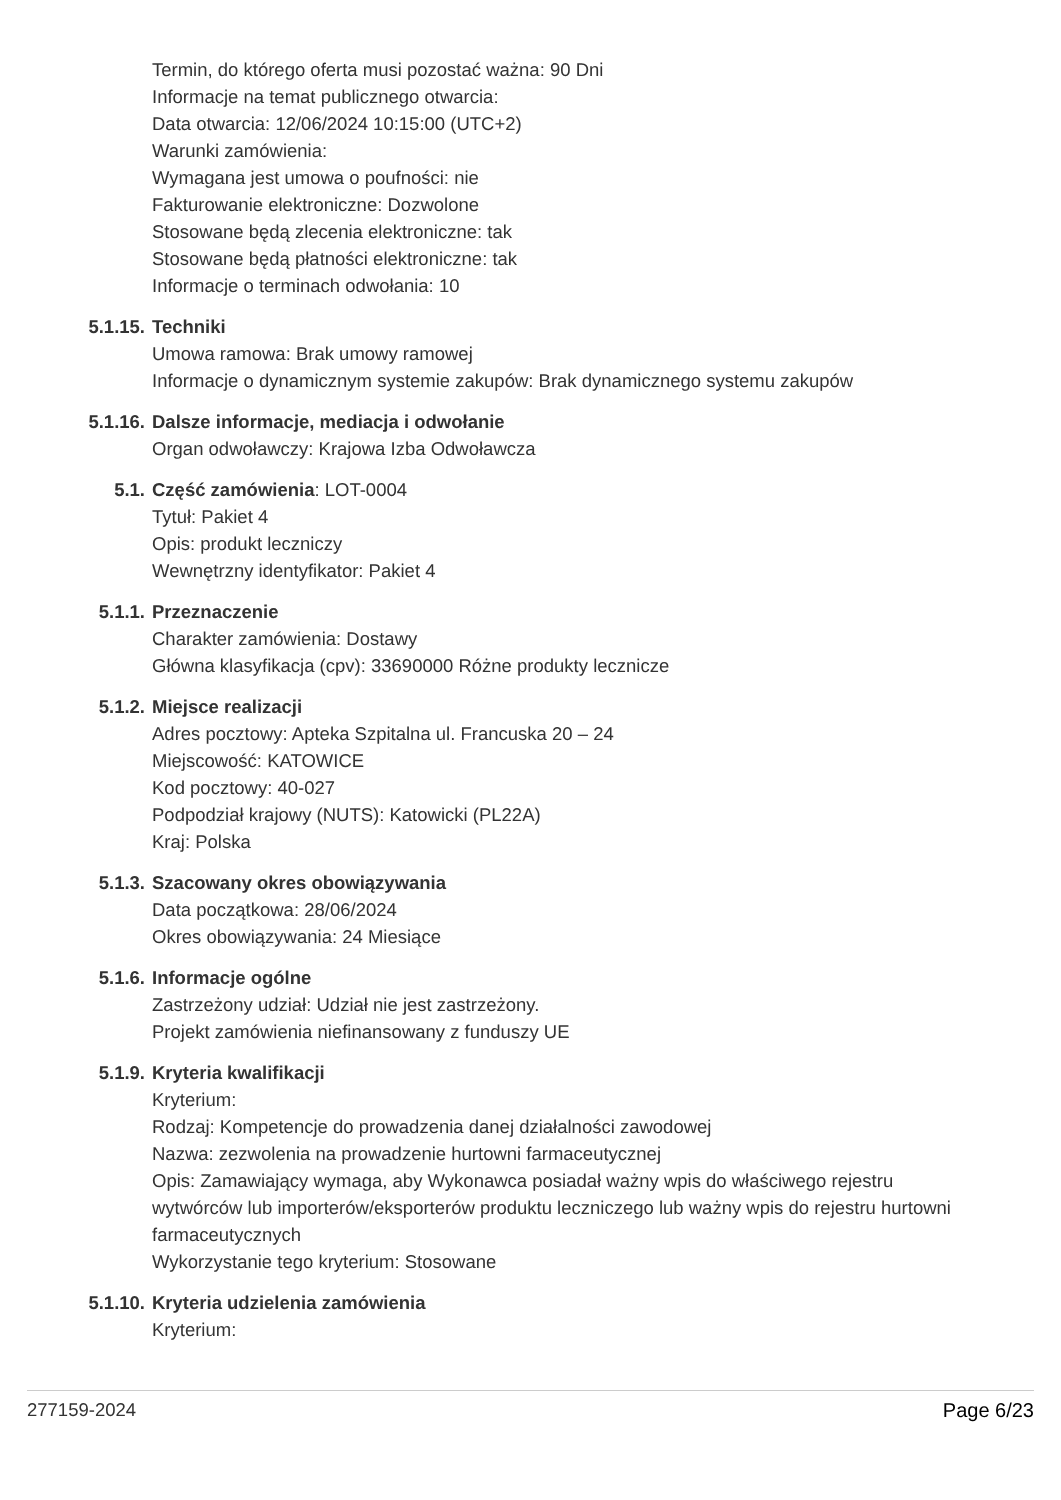Termin, do którego oferta musi pozostać ważna: 90 Dni
Informacje na temat publicznego otwarcia:
Data otwarcia: 12/06/2024 10:15:00 (UTC+2)
Warunki zamówienia:
Wymagana jest umowa o poufności: nie
Fakturowanie elektroniczne: Dozwolone
Stosowane będą zlecenia elektroniczne: tak
Stosowane będą płatności elektroniczne: tak
Informacje o terminach odwołania: 10
5.1.15. Techniki
Umowa ramowa: Brak umowy ramowej
Informacje o dynamicznym systemie zakupów: Brak dynamicznego systemu zakupów
5.1.16. Dalsze informacje, mediacja i odwołanie
Organ odwoławczy: Krajowa Izba Odwoławcza
5.1. Część zamówienia: LOT-0004
Tytuł: Pakiet 4
Opis: produkt leczniczy
Wewnętrzny identyfikator: Pakiet 4
5.1.1. Przeznaczenie
Charakter zamówienia: Dostawy
Główna klasyfikacja (cpv): 33690000 Różne produkty lecznicze
5.1.2. Miejsce realizacji
Adres pocztowy: Apteka Szpitalna ul. Francuska 20 – 24
Miejscowość: KATOWICE
Kod pocztowy: 40-027
Podpodział krajowy (NUTS): Katowicki (PL22A)
Kraj: Polska
5.1.3. Szacowany okres obowiązywania
Data początkowa: 28/06/2024
Okres obowiązywania: 24 Miesiące
5.1.6. Informacje ogólne
Zastrzeżony udział: Udział nie jest zastrzeżony.
Projekt zamówienia niefinansowany z funduszy UE
5.1.9. Kryteria kwalifikacji
Kryterium:
Rodzaj: Kompetencje do prowadzenia danej działalności zawodowej
Nazwa: zezwolenia na prowadzenie hurtowni farmaceutycznej
Opis: Zamawiający wymaga, aby Wykonawca posiadał ważny wpis do właściwego rejestru wytwórców lub importerów/eksporterów produktu leczniczego lub ważny wpis do rejestru hurtowni farmaceutycznych
Wykorzystanie tego kryterium: Stosowane
5.1.10. Kryteria udzielenia zamówienia
Kryterium:
277159-2024 Page 6/23